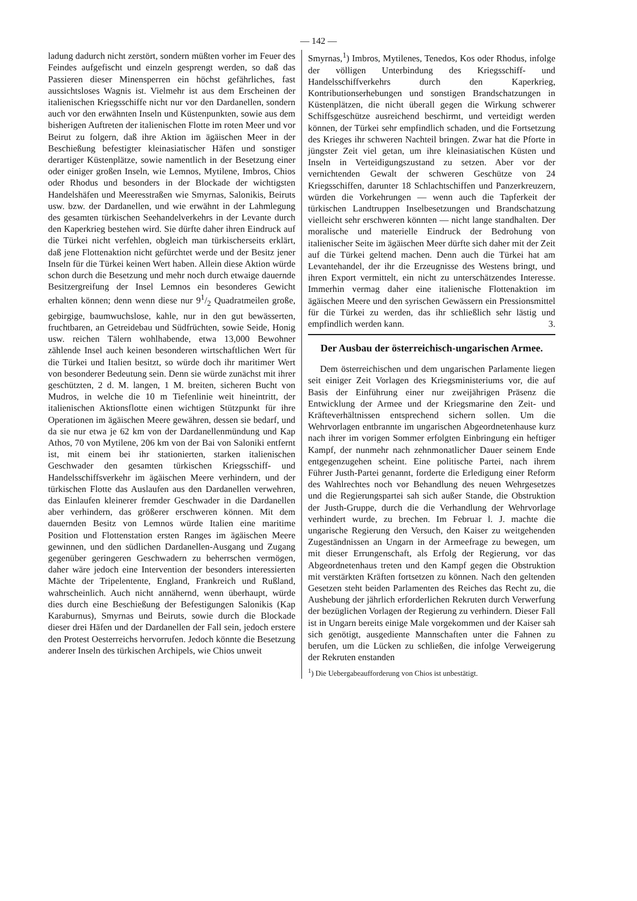— 142 —
ladung dadurch nicht zerstört, sondern müßten vorher im Feuer des Feindes aufgefischt und einzeln gesprengt werden, so daß das Passieren dieser Minensperren ein höchst gefährliches, fast aussichtsloses Wagnis ist. Vielmehr ist aus dem Erscheinen der italienischen Kriegsschiffe nicht nur vor den Dardanellen, sondern auch vor den erwähnten Inseln und Küstenpunkten, sowie aus dem bisherigen Auftreten der italienischen Flotte im roten Meer und vor Beirut zu folgern, daß ihre Aktion im ägäischen Meer in der Beschießung befestigter kleinasiatischer Häfen und sonstiger derartiger Küstenplätze, sowie namentlich in der Besetzung einer oder einiger großen Inseln, wie Lemnos, Mytilene, Imbros, Chios oder Rhodus und besonders in der Blockade der wichtigsten Handelshäfen und Meeresstraßen wie Smyrnas, Salonikis, Beiruts usw. bzw. der Dardanellen, und wie erwähnt in der Lahmlegung des gesamten türkischen Seehandelverkehrs in der Levante durch den Kaperkrieg bestehen wird. Sie dürfte daher ihren Eindruck auf die Türkei nicht verfehlen, obgleich man türkischerseits erklärt, daß jene Flottenaktion nicht gefürchtet werde und der Besitz jener Inseln für die Türkei keinen Wert haben. Allein diese Aktion würde schon durch die Besetzung und mehr noch durch etwaige dauernde Besitzergreifung der Insel Lemnos ein besonderes Gewicht erhalten können; denn wenn diese nur 91/2 Quadratmeilen große, gebirgige, baumwuchslose, kahle, nur in den gut bewässerten, fruchtbaren, an Getreidebau und Südfrüchten, sowie Seide, Honig usw. reichen Tälern wohlhabende, etwa 13,000 Bewohner zählende Insel auch keinen besonderen wirtschaftlichen Wert für die Türkei und Italien besitzt, so würde doch ihr maritimer Wert von besonderer Bedeutung sein. Denn sie würde zunächst mit ihrer geschützten, 2 d. M. langen, 1 M. breiten, sicheren Bucht von Mudros, in welche die 10 m Tiefenlinie weit hineintritt, der italienischen Aktionsflotte einen wichtigen Stützpunkt für ihre Operationen im ägäischen Meere gewähren, dessen sie bedarf, und da sie nur etwa je 62 km von der Dardanellenmündung und Kap Athos, 70 von Mytilene, 206 km von der Bai von Saloniki entfernt ist, mit einem bei ihr stationierten, starken italienischen Geschwader den gesamten türkischen Kriegsschiff- und Handelsschiffsverkehr im ägäischen Meere verhindern, und der türkischen Flotte das Auslaufen aus den Dardanellen verwehren, das Einlaufen kleinerer fremder Geschwader in die Dardanellen aber verhindern, das größerer erschweren können. Mit dem dauernden Besitz von Lemnos würde Italien eine maritime Position und Flottenstation ersten Ranges im ägäischen Meere gewinnen, und den südlichen Dardanellen-Ausgang und Zugang gegenüber geringeren Geschwadern zu beherrschen vermögen, daher wäre jedoch eine Intervention der besonders interessierten Mächte der Tripelentente, England, Frankreich und Rußland, wahrscheinlich. Auch nicht annähernd, wenn überhaupt, würde dies durch eine Beschießung der Befestigungen Salonikis (Kap Karaburnus), Smyrnas und Beiruts, sowie durch die Blockade dieser drei Häfen und der Dardanellen der Fall sein, jedoch erstere den Protest Oesterreichs hervorrufen. Jedoch könnte die Besetzung anderer Inseln des türkischen Archipels, wie Chios unweit
Smyrnas,<sup>1</sup>) Imbros, Mytilenes, Tenedos, Kos oder Rhodus, infolge der völligen Unterbindung des Kriegsschiff- und Handelsschiffverkehrs durch den Kaperkrieg, Kontributionserhebungen und sonstigen Brandschatzungen in Küstenplätzen, die nicht überall gegen die Wirkung schwerer Schiffsgeschütze ausreichend beschirmt, und verteidigt werden können, der Türkei sehr empfindlich schaden, und die Fortsetzung des Krieges ihr schweren Nachteil bringen. Zwar hat die Pforte in jüngster Zeit viel getan, um ihre kleinasiatischen Küsten und Inseln in Verteidigungszustand zu setzen. Aber vor der vernichtenden Gewalt der schweren Geschütze von 24 Kriegsschiffen, darunter 18 Schlachtschiffen und Panzerkreuzern, würden die Vorkehrungen — wenn auch die Tapferkeit der türkischen Landtruppen Inselbesetzungen und Brandschatzung vielleicht sehr erschweren könnten — nicht lange standhalten. Der moralische und materielle Eindruck der Bedrohung von italienischer Seite im ägäischen Meer dürfte sich daher mit der Zeit auf die Türkei geltend machen. Denn auch die Türkei hat am Levantehandel, der ihr die Erzeugnisse des Westens bringt, und ihren Export vermittelt, ein nicht zu unterschätzendes Interesse. Immerhin vermag daher eine italienische Flottenaktion im ägäischen Meere und den syrischen Gewässern ein Pressionsmittel für die Türkei zu werden, das ihr schließlich sehr lästig und empfindlich werden kann. 3.
Der Ausbau der österreichisch-ungarischen Armee.
Dem österreichischen und dem ungarischen Parlamente liegen seit einiger Zeit Vorlagen des Kriegsministeriums vor, die auf Basis der Einführung einer nur zweijährigen Präsenz die Entwicklung der Armee und der Kriegsmarine den Zeit- und Kräfteverhältnissen entsprechend sichern sollen. Um die Wehrvorlagen entbrannte im ungarischen Abgeordnetenhause kurz nach ihrer im vorigen Sommer erfolgten Einbringung ein heftiger Kampf, der nunmehr nach zehnmonatlicher Dauer seinem Ende entgegenzugehen scheint. Eine politische Partei, nach ihrem Führer Justh-Partei genannt, forderte die Erledigung einer Reform des Wahlrechtes noch vor Behandlung des neuen Wehrgesetzes und die Regierungspartei sah sich außer Stande, die Obstruktion der Justh-Gruppe, durch die die Verhandlung der Wehrvorlage verhindert wurde, zu brechen. Im Februar l. J. machte die ungarische Regierung den Versuch, den Kaiser zu weitgehenden Zugeständnissen an Ungarn in der Armeefrage zu bewegen, um mit dieser Errungenschaft, als Erfolg der Regierung, vor das Abgeordnetenhaus treten und den Kampf gegen die Obstruktion mit verstärkten Kräften fortsetzen zu können. Nach den geltenden Gesetzen steht beiden Parlamenten des Reiches das Recht zu, die Aushebung der jährlich erforderlichen Rekruten durch Verwerfung der bezüglichen Vorlagen der Regierung zu verhindern. Dieser Fall ist in Ungarn bereits einige Male vorgekommen und der Kaiser sah sich genötigt, ausgediente Mannschaften unter die Fahnen zu berufen, um die Lücken zu schließen, die infolge Verweigerung der Rekruten enstanden
<sup>1</sup>) Die Uebergabeaufforderung von Chios ist unbestätigt.